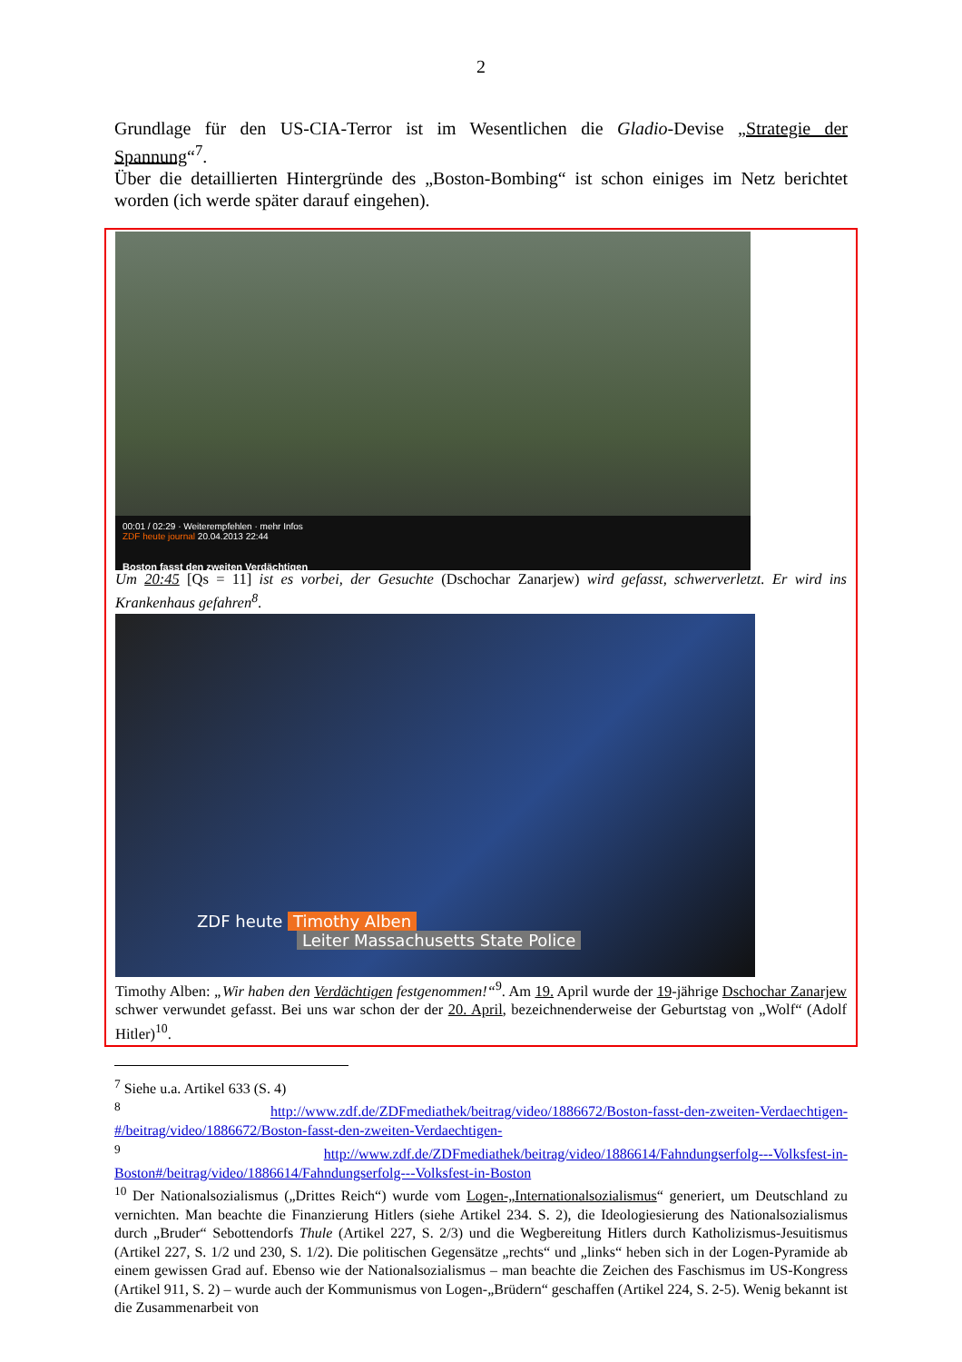2
Grundlage für den US-CIA-Terror ist im Wesentlichen die Gladio-Devise „Strategie der Spannung“<sup>7</sup>.
Über die detaillierten Hintergründe des „Boston-Bombing“ ist schon einiges im Netz berichtet worden (ich werde später darauf eingehen).
00:01 / 02:29 · Weiterempfehlen · mehr Infos
ZDF heute journal 20.04.2013 22:44
Boston fasst den zweiten Verdächtigen
Um 20:45 [Qs = 11] ist es vorbei, der Gesuchte (Dschochar Zanarjew) wird gefasst, schwerverletzt. Er wird ins Krankenhaus gefahren<sup>8</sup>.
ZDF heute Timothy Alben
Leiter Massachusetts State Police
Timothy Alben: „Wir haben den Verdächtigen festgenommen!“<sup>9</sup>. Am 19. April wurde der 19-jährige Dschochar Zanarjew schwer verwundet gefasst. Bei uns war schon der der 20. April, bezeichnenderweise der Geburtstag von „Wolf“ (Adolf Hitler)<sup>10</sup>.
<sup>7</sup> Siehe u.a. Artikel 633 (S. 4)
<sup>8</sup> http://www.zdf.de/ZDFmediathek/beitrag/video/1886672/Boston-fasst-den-zweiten-Verdaechtigen-#/beitrag/video/1886672/Boston-fasst-den-zweiten-Verdaechtigen-
<sup>9</sup> http://www.zdf.de/ZDFmediathek/beitrag/video/1886614/Fahndungserfolg---Volksfest-in-Boston#/beitrag/video/1886614/Fahndungserfolg---Volksfest-in-Boston
<sup>10</sup> Der Nationalsozialismus („Drittes Reich“) wurde vom Logen-„Internationalsozialismus“ generiert, um Deutschland zu vernichten. Man beachte die Finanzierung Hitlers (siehe Artikel 234. S. 2), die Ideologiesierung des Nationalsozialismus durch „Bruder“ Sebottendorfs Thule (Artikel 227, S. 2/3) und die Wegbereitung Hitlers durch Katholizismus-Jesuitismus (Artikel 227, S. 1/2 und 230, S. 1/2). Die politischen Gegensätze „rechts“ und „links“ heben sich in der Logen-Pyramide ab einem gewissen Grad auf. Ebenso wie der Nationalsozialismus – man beachte die Zeichen des Faschismus im US-Kongress (Artikel 911, S. 2) – wurde auch der Kommunismus von Logen-„Brüdern“ geschaffen (Artikel 224, S. 2-5). Wenig bekannt ist die Zusammenarbeit von